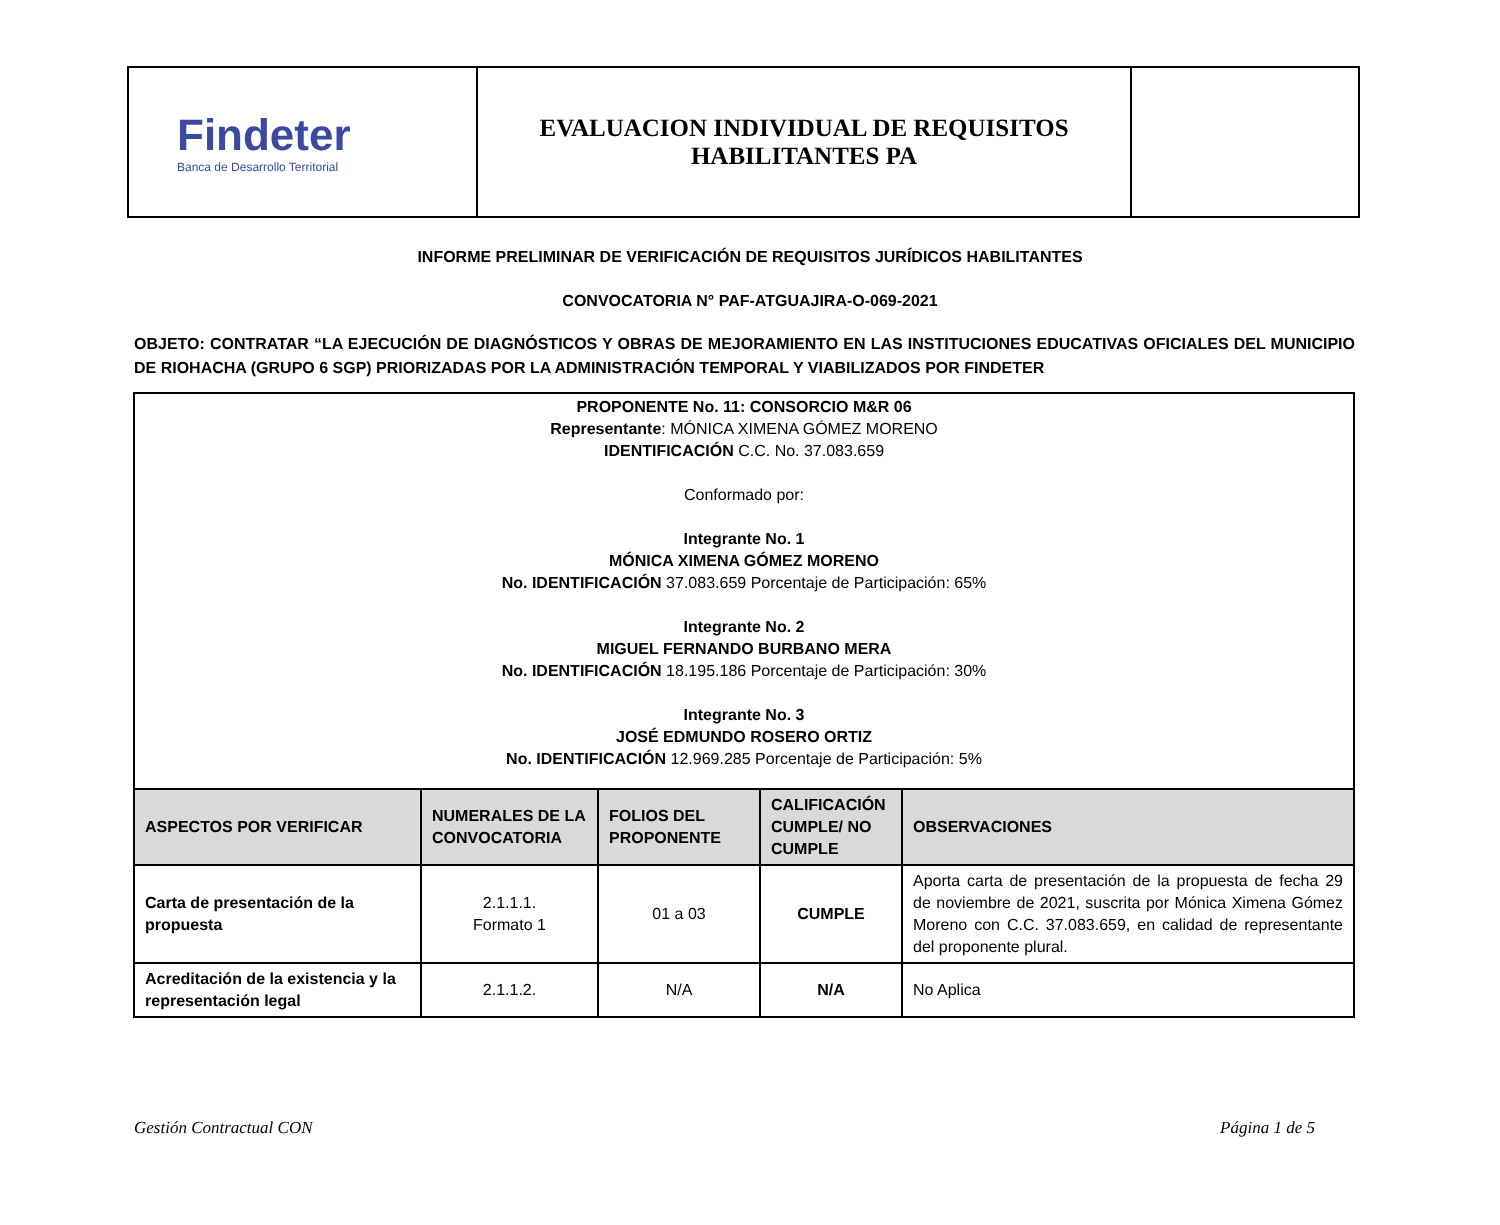| Findeter Banca de Desarrollo Territorial | EVALUACION INDIVIDUAL DE REQUISITOS HABILITANTES PA | |
INFORME PRELIMINAR DE VERIFICACIÓN DE REQUISITOS JURÍDICOS HABILITANTES
CONVOCATORIA N° PAF-ATGUAJIRA-O-069-2021
OBJETO: CONTRATAR “LA EJECUCIÓN DE DIAGNÓSTICOS Y OBRAS DE MEJORAMIENTO EN LAS INSTITUCIONES EDUCATIVAS OFICIALES DEL MUNICIPIO DE RIOHACHA (GRUPO 6 SGP) PRIORIZADAS POR LA ADMINISTRACIÓN TEMPORAL Y VIABILIZADOS POR FINDETER
PROPONENTE No. 11: CONSORCIO M&R 06
Representante: MÓNICA XIMENA GÓMEZ MORENO
IDENTIFICACIÓN C.C. No. 37.083.659
Conformado por:
Integrante No. 1
MÓNICA XIMENA GÓMEZ MORENO
No. IDENTIFICACIÓN 37.083.659 Porcentaje de Participación: 65%
Integrante No. 2
MIGUEL FERNANDO BURBANO MERA
No. IDENTIFICACIÓN 18.195.186 Porcentaje de Participación: 30%
Integrante No. 3
JOSÉ EDMUNDO ROSERO ORTIZ
No. IDENTIFICACIÓN 12.969.285 Porcentaje de Participación: 5%
| ASPECTOS POR VERIFICAR | NUMERALES DE LA CONVOCATORIA | FOLIOS DEL PROPONENTE | CALIFICACIÓN CUMPLE/ NO CUMPLE | OBSERVACIONES |
| --- | --- | --- | --- | --- |
| Carta de presentación de la propuesta | 2.1.1.1. Formato 1 | 01 a 03 | CUMPLE | Aporta carta de presentación de la propuesta de fecha 29 de noviembre de 2021, suscrita por Mónica Ximena Gómez Moreno con C.C. 37.083.659, en calidad de representante del proponente plural. |
| Acreditación de la existencia y la representación legal | 2.1.1.2. | N/A | N/A | No Aplica |
Gestión Contractual CON Página 1 de 5